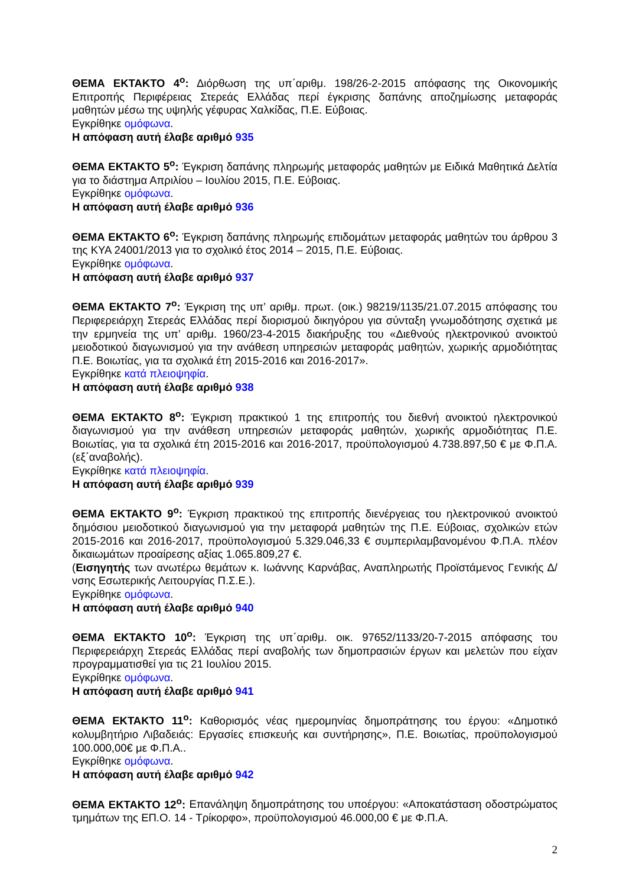ΘΕΜΑ ΕΚΤΑΚΤΟ 4<sup>ο</sup>: Διόρθωση της υπ΄αριθμ. 198/26-2-2015 απόφασης της Οικονομικής Επιτροπής Περιφέρειας Στερεάς Ελλάδας περί έγκρισης δαπάνης αποζημίωσης μεταφοράς μαθητών μέσω της υψηλής γέφυρας Χαλκίδας, Π.Ε. Εύβοιας.
Εγκρίθηκε ομόφωνα.
Η απόφαση αυτή έλαβε αριθμό 935
ΘΕΜΑ ΕΚΤΑΚΤΟ 5<sup>ο</sup>: Έγκριση δαπάνης πληρωμής μεταφοράς μαθητών με Ειδικά Μαθητικά Δελτία για το διάστημα Απριλίου – Ιουλίου 2015, Π.Ε. Εύβοιας.
Εγκρίθηκε ομόφωνα.
Η απόφαση αυτή έλαβε αριθμό 936
ΘΕΜΑ ΕΚΤΑΚΤΟ 6<sup>ο</sup>: Έγκριση δαπάνης πληρωμής επιδομάτων μεταφοράς μαθητών του άρθρου 3 της ΚΥΑ 24001/2013 για το σχολικό έτος 2014 – 2015, Π.Ε. Εύβοιας.
Εγκρίθηκε ομόφωνα.
Η απόφαση αυτή έλαβε αριθμό 937
ΘΕΜΑ ΕΚΤΑΚΤΟ 7<sup>ο</sup>: Έγκριση της υπ’ αριθμ. πρωτ. (οικ.) 98219/1135/21.07.2015 απόφασης του Περιφερειάρχη Στερεάς Ελλάδας περί διορισμού δικηγόρου για σύνταξη γνωμοδότησης σχετικά με την ερμηνεία της υπ’ αριθμ. 1960/23-4-2015 διακήρυξης του «Διεθνούς ηλεκτρονικού ανοικτού μειοδοτικού διαγωνισμού για την ανάθεση υπηρεσιών μεταφοράς μαθητών, χωρικής αρμοδιότητας Π.Ε. Βοιωτίας, για τα σχολικά έτη 2015-2016 και 2016-2017».
Εγκρίθηκε κατά πλειοψηφία.
Η απόφαση αυτή έλαβε αριθμό 938
ΘΕΜΑ ΕΚΤΑΚΤΟ 8<sup>ο</sup>: Έγκριση πρακτικού 1 της επιτροπής του διεθνή ανοικτού ηλεκτρονικού διαγωνισμού για την ανάθεση υπηρεσιών μεταφοράς μαθητών, χωρικής αρμοδιότητας Π.Ε. Βοιωτίας, για τα σχολικά έτη 2015-2016 και 2016-2017, προϋπολογισμού 4.738.897,50 € με Φ.Π.Α. (εξ΄αναβολής).
Εγκρίθηκε κατά πλειοψηφία.
Η απόφαση αυτή έλαβε αριθμό 939
ΘΕΜΑ ΕΚΤΑΚΤΟ 9<sup>ο</sup>: Έγκριση πρακτικού της επιτροπής διενέργειας του ηλεκτρονικού ανοικτού δημόσιου μειοδοτικού διαγωνισμού για την μεταφορά μαθητών της Π.Ε. Εύβοιας, σχολικών ετών 2015-2016 και 2016-2017, προϋπολογισμού 5.329.046,33 € συμπεριλαμβανομένου Φ.Π.Α. πλέον δικαιωμάτων προαίρεσης αξίας 1.065.809,27 €.
(Εισηγητής των ανωτέρω θεμάτων κ. Ιωάννης Καρνάβας, Αναπληρωτής Προϊστάμενος Γενικής Δ/νσης Εσωτερικής Λειτουργίας Π.Σ.Ε.).
Εγκρίθηκε ομόφωνα.
Η απόφαση αυτή έλαβε αριθμό 940
ΘΕΜΑ ΕΚΤΑΚΤΟ 10<sup>ο</sup>: Έγκριση της υπ΄αριθμ. οικ. 97652/1133/20-7-2015 απόφασης του Περιφερειάρχη Στερεάς Ελλάδας περί αναβολής των δημοπρασιών έργων και μελετών που είχαν προγραμματισθεί για τις 21 Ιουλίου 2015.
Εγκρίθηκε ομόφωνα.
Η απόφαση αυτή έλαβε αριθμό 941
ΘΕΜΑ ΕΚΤΑΚΤΟ 11<sup>ο</sup>: Καθορισμός νέας ημερομηνίας δημοπράτησης του έργου: «Δημοτικό κολυμβητήριο Λιβαδειάς: Εργασίες επισκευής και συντήρησης», Π.Ε. Βοιωτίας, προϋπολογισμού 100.000,00€ με Φ.Π.Α..
Εγκρίθηκε ομόφωνα.
Η απόφαση αυτή έλαβε αριθμό 942
ΘΕΜΑ ΕΚΤΑΚΤΟ 12<sup>ο</sup>: Επανάληψη δημοπράτησης του υποέργου: «Αποκατάσταση οδοστρώματος τμημάτων της ΕΠ.Ο. 14 - Τρίκορφο», προϋπολογισμού 46.000,00 € με Φ.Π.Α.
2